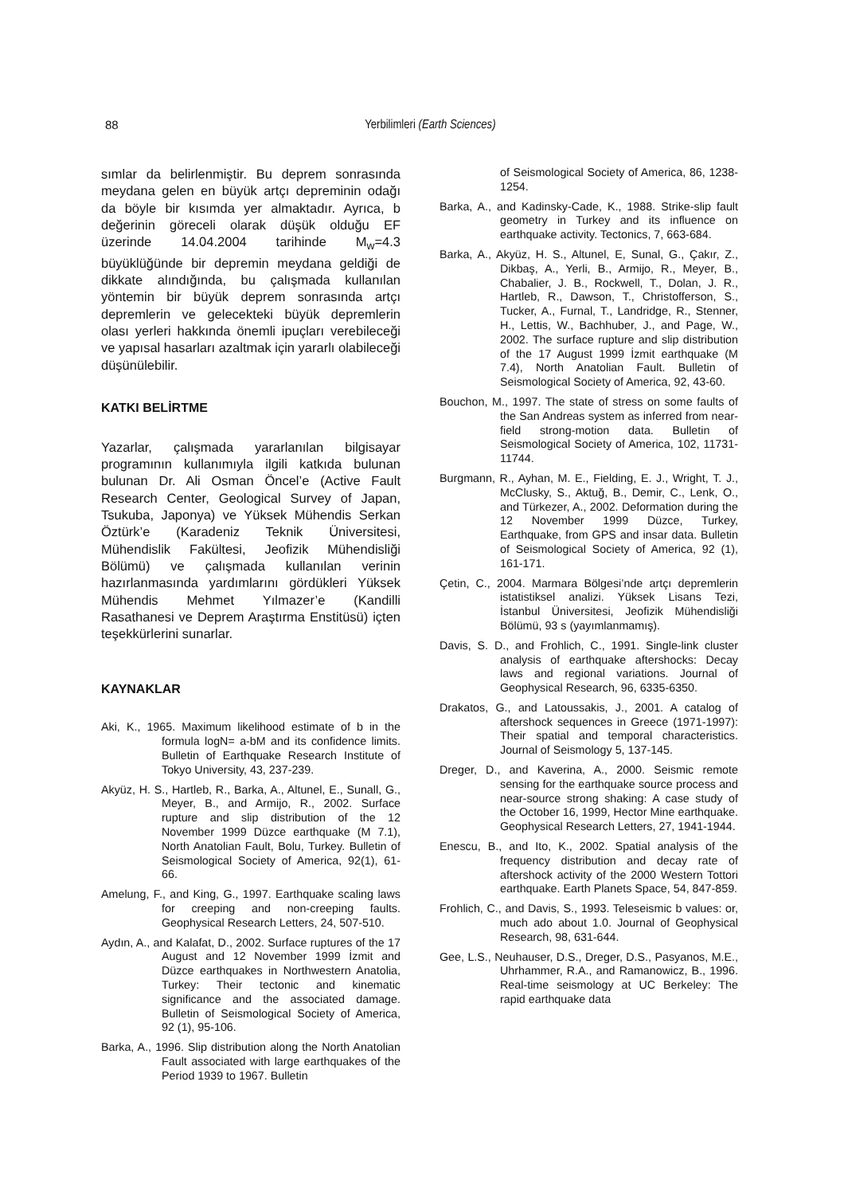88
Yerbilimleri (Earth Sciences)
sımlar da belirlenmiştir. Bu deprem sonrasında meydana gelen en büyük artçı depreminin odağı da böyle bir kısımda yer almaktadır. Ayrıca, b değerinin göreceli olarak düşük olduğu EF üzerinde 14.04.2004 tarihinde M<sub>w</sub>=4.3 büyüklüğünde bir depremin meydana geldiği de dikkate alındığında, bu çalışmada kullanılan yöntemin bir büyük deprem sonrasında artçı depremlerin ve gelecekteki büyük depremlerin olası yerleri hakkında önemli ipuçları verebileceği ve yapısal hasarları azaltmak için yararlı olabileceği düşünülebilir.
KATKI BELİRTME
Yazarlar, çalışmada yararlanılan bilgisayar programının kullanımıyla ilgili katkıda bulunan bulunan Dr. Ali Osman Öncel’e (Active Fault Research Center, Geological Survey of Japan, Tsukuba, Japonya) ve Yüksek Mühendis Serkan Öztürk’e (Karadeniz Teknik Üniversitesi, Mühendislik Fakültesi, Jeofizik Mühendisliği Bölümü) ve çalışmada kullanılan verinin hazırlanmasında yardımlarını gördükleri Yüksek Mühendis Mehmet Yılmazer’e (Kandilli Rasathanesi ve Deprem Araştırma Enstitüsü) içten teşekkürlerini sunarlar.
KAYNAKLAR
Aki, K., 1965. Maximum likelihood estimate of b in the formula logN= a-bM and its confidence limits. Bulletin of Earthquake Research Institute of Tokyo University, 43, 237-239.
Akyüz, H. S., Hartleb, R., Barka, A., Altunel, E., Sunall, G., Meyer, B., and Armijo, R., 2002. Surface rupture and slip distribution of the 12 November 1999 Düzce earthquake (M 7.1), North Anatolian Fault, Bolu, Turkey. Bulletin of Seismological Society of America, 92(1), 61-66.
Amelung, F., and King, G., 1997. Earthquake scaling laws for creeping and non-creeping faults. Geophysical Research Letters, 24, 507-510.
Aydın, A., and Kalafat, D., 2002. Surface ruptures of the 17 August and 12 November 1999 İzmit and Düzce earthquakes in Northwestern Anatolia, Turkey: Their tectonic and kinematic significance and the associated damage. Bulletin of Seismological Society of America, 92 (1), 95-106.
Barka, A., 1996. Slip distribution along the North Anatolian Fault associated with large earthquakes of the Period 1939 to 1967. Bulletin
of Seismological Society of America, 86, 1238-1254.
Barka, A., and Kadinsky-Cade, K., 1988. Strike-slip fault geometry in Turkey and its influence on earthquake activity. Tectonics, 7, 663-684.
Barka, A., Akyüz, H. S., Altunel, E, Sunal, G., Çakır, Z., Dikbaş, A., Yerli, B., Armijo, R., Meyer, B., Chabalier, J. B., Rockwell, T., Dolan, J. R., Hartleb, R., Dawson, T., Christofferson, S., Tucker, A., Furnal, T., Landridge, R., Stenner, H., Lettis, W., Bachhuber, J., and Page, W., 2002. The surface rupture and slip distribution of the 17 August 1999 İzmit earthquake (M 7.4), North Anatolian Fault. Bulletin of Seismological Society of America, 92, 43-60.
Bouchon, M., 1997. The state of stress on some faults of the San Andreas system as inferred from near-field strong-motion data. Bulletin of Seismological Society of America, 102, 11731-11744.
Burgmann, R., Ayhan, M. E., Fielding, E. J., Wright, T. J., McClusky, S., Aktuğ, B., Demir, C., Lenk, O., and Türkezer, A., 2002. Deformation during the 12 November 1999 Düzce, Turkey, Earthquake, from GPS and insar data. Bulletin of Seismological Society of America, 92 (1), 161-171.
Çetin, C., 2004. Marmara Bölgesi’nde artçı depremlerin istatistiksel analizi. Yüksek Lisans Tezi, İstanbul Üniversitesi, Jeofizik Mühendisliği Bölümü, 93 s (yayımlanmamış).
Davis, S. D., and Frohlich, C., 1991. Single-link cluster analysis of earthquake aftershocks: Decay laws and regional variations. Journal of Geophysical Research, 96, 6335-6350.
Drakatos, G., and Latoussakis, J., 2001. A catalog of aftershock sequences in Greece (1971-1997): Their spatial and temporal characteristics. Journal of Seismology 5, 137-145.
Dreger, D., and Kaverina, A., 2000. Seismic remote sensing for the earthquake source process and near-source strong shaking: A case study of the October 16, 1999, Hector Mine earthquake. Geophysical Research Letters, 27, 1941-1944.
Enescu, B., and Ito, K., 2002. Spatial analysis of the frequency distribution and decay rate of aftershock activity of the 2000 Western Tottori earthquake. Earth Planets Space, 54, 847-859.
Frohlich, C., and Davis, S., 1993. Teleseismic b values: or, much ado about 1.0. Journal of Geophysical Research, 98, 631-644.
Gee, L.S., Neuhauser, D.S., Dreger, D.S., Pasyanos, M.E., Uhrhammer, R.A., and Ramanowicz, B., 1996. Real-time seismology at UC Berkeley: The rapid earthquake data